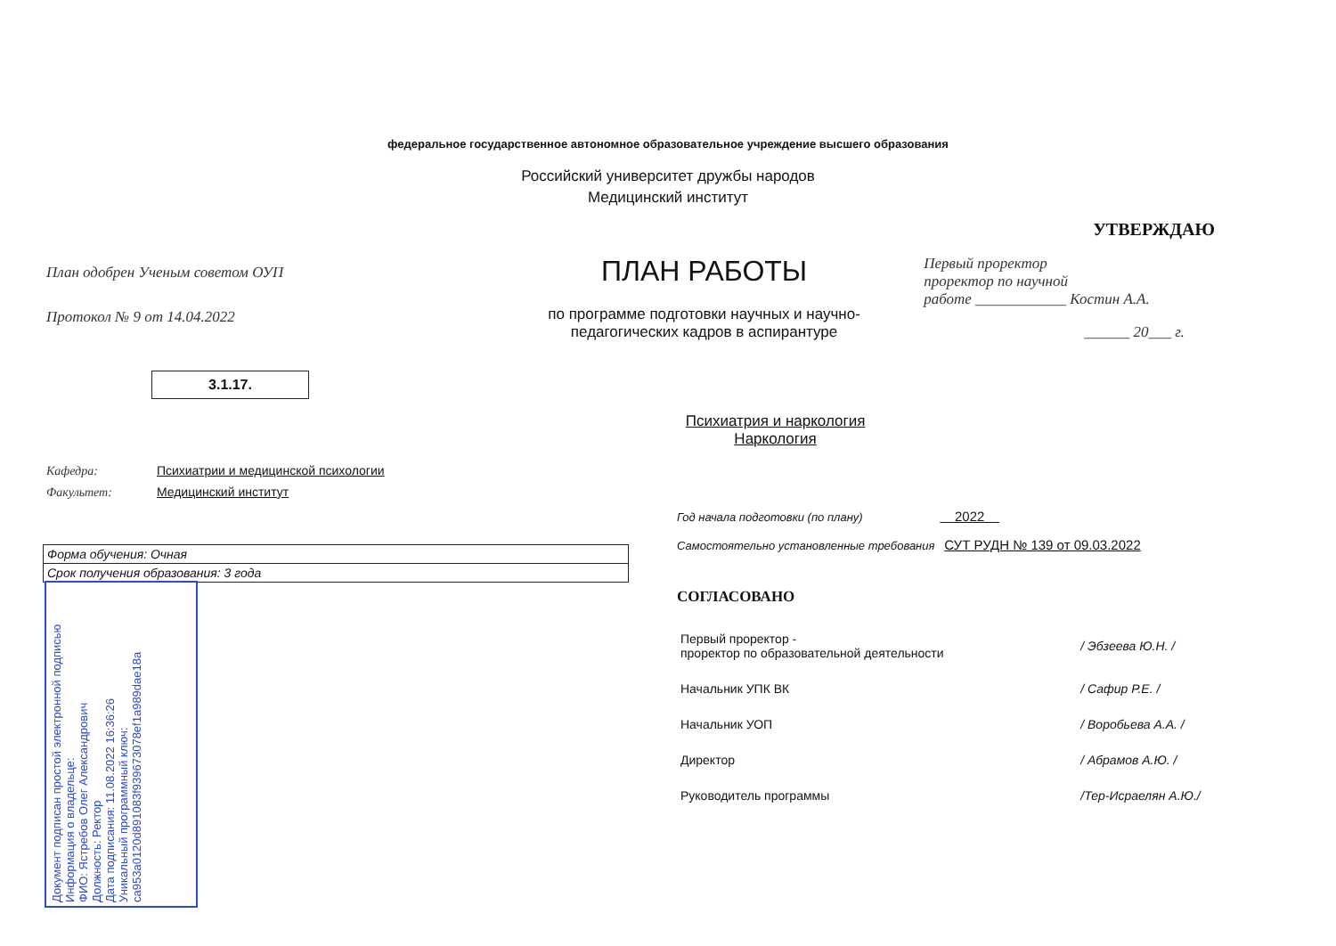федеральное государственное автономное образовательное учреждение высшего образования
Российский университет дружбы народов
Медицинский институт
План одобрен Ученым советом ОУП
Протокол № 9 от 14.04.2022
3.1.17.
ПЛАН РАБОТЫ
по программе подготовки научных и научно-педагогических кадров в аспирантуре
Психиатрия и наркология
Наркология
УТВЕРЖДАЮ
Первый проректор
проректор по научной
работе ____________ Костин А.А.
______ 20___ г.
Кафедра: Психиатрии и медицинской психологии
Факультет: Медицинский институт
| Форма обучения: Очная |
| Срок получения образования: 3 года |
Год начала подготовки (по плану) 2022
Самостоятельно установленные требования СУТ РУДН № 139 от 09.03.2022
СОГЛАСОВАНО
| Первый проректор - проректор по образовательной деятельности | / Эбзеева Ю.Н. / |
| Начальник УПК ВК | / Сафир Р.Е. / |
| Начальник УОП | / Воробьева А.А. / |
| Директор | / Абрамов А.Ю. / |
| Руководитель программы | /Тер-Исраелян А.Ю./ |
Документ подписан простой электронной подписью
Информация о владельце:
ФИО: Ястребов Олег Александрович
Должность: Ректор
Дата подписания: 11.08.2022 16:36:26
Уникальный программный ключ:
ca953a0120d891083f939673078ef1a989dae18a